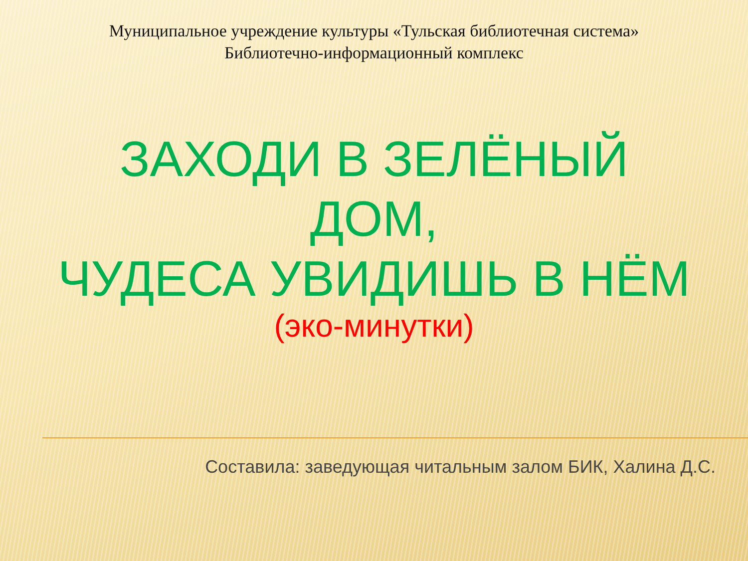Муниципальное учреждение культуры «Тульская библиотечная система»
Библиотечно-информационный комплекс
ЗАХОДИ В ЗЕЛЁНЫЙ
ДОМ,
ЧУДЕСА УВИДИШЬ В НЁМ
(эко-минутки)
Составила: заведующая читальным залом БИК, Халина Д.С.